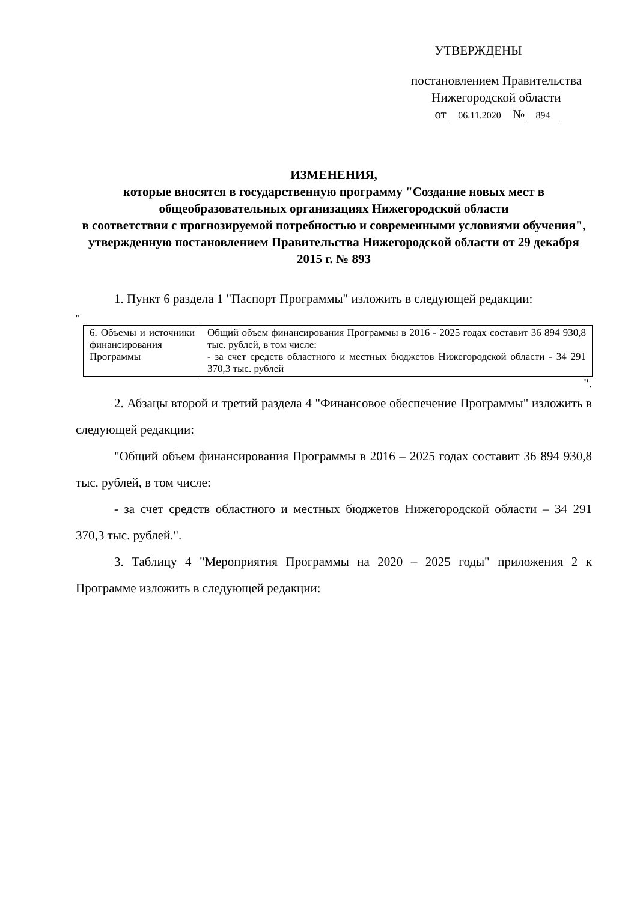УТВЕРЖДЕНЫ
постановлением Правительства
Нижегородской области
от 06.11.2020 № 894
ИЗМЕНЕНИЯ,
которые вносятся в государственную программу "Создание новых мест в общеобразовательных организациях Нижегородской области
в соответствии с прогнозируемой потребностью и современными условиями обучения", утвержденную постановлением Правительства Нижегородской области от 29 декабря 2015 г. № 893
1. Пункт 6 раздела 1 "Паспорт Программы" изложить в следующей редакции:
"
| 6. Объемы и источники финансирования Программы | Общий объем финансирования Программы в 2016 - 2025 годах составит 36 894 930,8 тыс. рублей, в том числе: - за счет средств областного и местных бюджетов Нижегородской области - 34 291 370,3 тыс. рублей |
".
2. Абзацы второй и третий раздела 4 "Финансовое обеспечение Программы" изложить в следующей редакции:
"Общий объем финансирования Программы в 2016 – 2025 годах составит 36 894 930,8 тыс. рублей, в том числе:
- за счет средств областного и местных бюджетов Нижегородской области – 34 291 370,3 тыс. рублей.".
3. Таблицу 4 "Мероприятия Программы на 2020 – 2025 годы" приложения 2 к Программе изложить в следующей редакции: